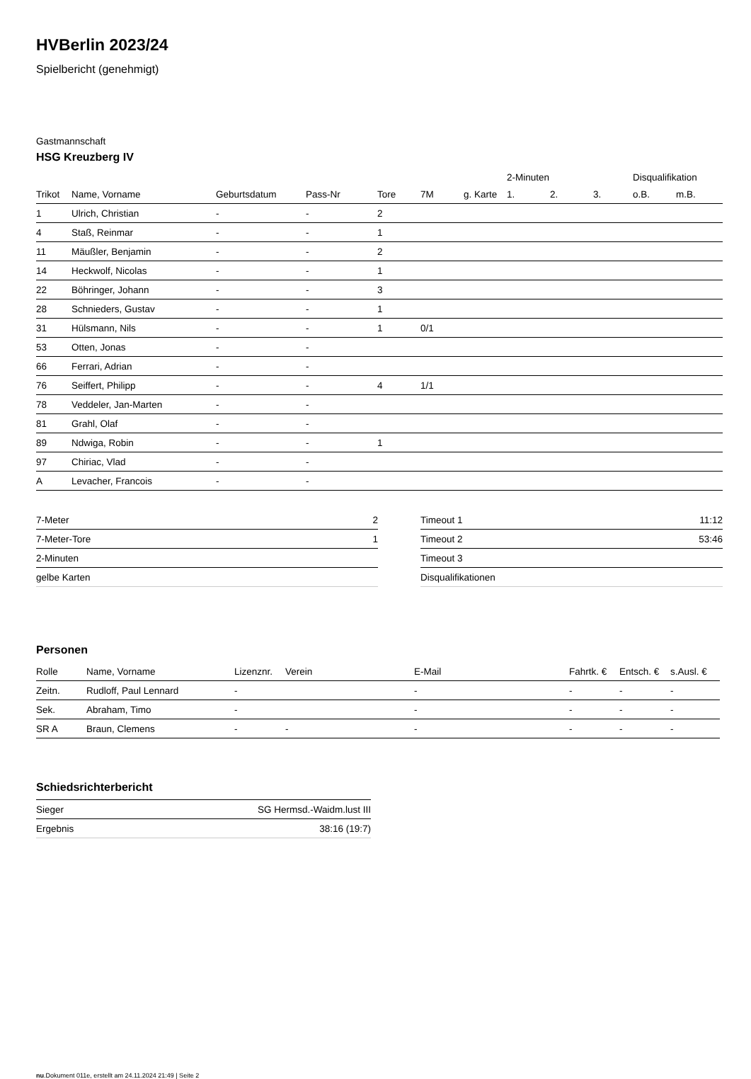HVBerlin 2023/24
Spielbericht (genehmigt)
Gastmannschaft
HSG Kreuzberg IV
| | | | | | | | 2-Minuten | | | Disqualifikation | |
| --- | --- | --- | --- | --- | --- | --- | --- | --- | --- | --- | --- |
| Trikot | Name, Vorname | Geburtsdatum | Pass-Nr | Tore | 7M | g. Karte | 1. | 2. | 3. | o.B. | m.B. |
| 1 | Ulrich, Christian | - | - | 2 | | | | | | | |
| 4 | Staß, Reinmar | - | - | 1 | | | | | | | |
| 11 | Mäußler, Benjamin | - | - | 2 | | | | | | | |
| 14 | Heckwolf, Nicolas | - | - | 1 | | | | | | | |
| 22 | Böhringer, Johann | - | - | 3 | | | | | | | |
| 28 | Schnieders, Gustav | - | - | 1 | | | | | | | |
| 31 | Hülsmann, Nils | - | - | 1 | 0/1 | | | | | | |
| 53 | Otten, Jonas | - | - | | | | | | | | |
| 66 | Ferrari, Adrian | - | - | | | | | | | | |
| 76 | Seiffert, Philipp | - | - | 4 | 1/1 | | | | | | |
| 78 | Veddeler, Jan-Marten | - | - | | | | | | | | |
| 81 | Grahl, Olaf | - | - | | | | | | | | |
| 89 | Ndwiga, Robin | - | - | 1 | | | | | | | |
| 97 | Chiriac, Vlad | - | - | | | | | | | | |
| A | Levacher, Francois | - | - | | | | | | | | |
| 7-Meter | 2 |
| 7-Meter-Tore | 1 |
| 2-Minuten | |
| gelbe Karten | |
| Timeout 1 | 11:12 |
| Timeout 2 | 53:46 |
| Timeout 3 | |
| Disqualifikationen | |
Personen
| Rolle | Name, Vorname | Lizenznr. | Verein | E-Mail | Fahrtk. € | Entsch. € | s.Ausl. € |
| --- | --- | --- | --- | --- | --- | --- | --- |
| Zeitn. | Rudloff, Paul Lennard | - | | - | - | - | - |
| Sek. | Abraham, Timo | - | | - | - | - | - |
| SR A | Braun, Clemens | - | - | - | - | - | - |
Schiedsrichterbericht
| Sieger | SG Hermsd.-Waidm.lust III |
| Ergebnis | 38:16 (19:7) |
nu.Dokument 011e, erstellt am 24.11.2024 21:49 | Seite 2